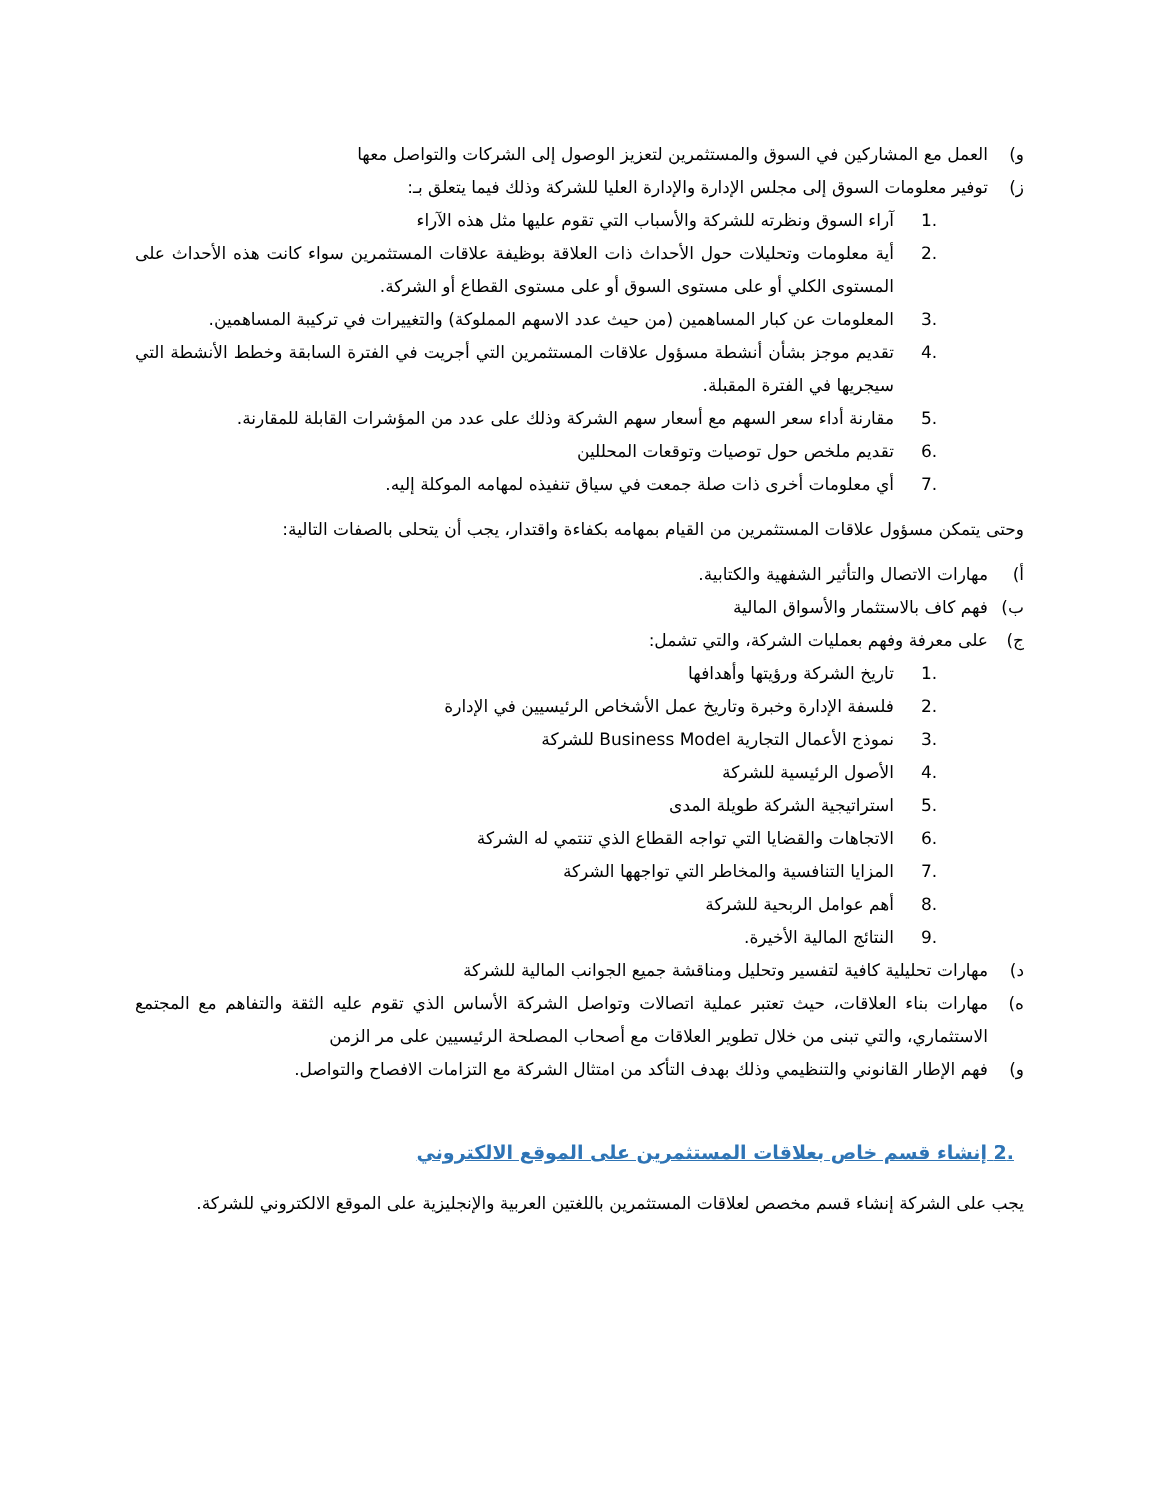و) العمل مع المشاركين في السوق والمستثمرين لتعزيز الوصول إلى الشركات والتواصل معها
ز) توفير معلومات السوق إلى مجلس الإدارة والإدارة العليا للشركة وذلك فيما يتعلق بـ:
.1 آراء السوق ونظرته للشركة والأسباب التي تقوم عليها مثل هذه الآراء
.2 أية معلومات وتحليلات حول الأحداث ذات العلاقة بوظيفة علاقات المستثمرين سواء كانت هذه الأحداث على المستوى الكلي أو على مستوى السوق أو على مستوى القطاع أو الشركة.
.3 المعلومات عن كبار المساهمين (من حيث عدد الاسهم المملوكة) والتغييرات في تركيبة المساهمين.
.4 تقديم موجز بشأن أنشطة مسؤول علاقات المستثمرين التي أجريت في الفترة السابقة وخطط الأنشطة التي سيجريها في الفترة المقبلة.
.5 مقارنة أداء سعر السهم مع أسعار سهم الشركة وذلك على عدد من المؤشرات القابلة للمقارنة.
.6 تقديم ملخص حول توصيات وتوقعات المحللين
.7 أي معلومات أخرى ذات صلة جمعت في سياق تنفيذه لمهامه الموكلة إليه.
وحتى يتمكن مسؤول علاقات المستثمرين من القيام بمهامه بكفاءة واقتدار، يجب أن يتحلى بالصفات التالية:
أ) مهارات الاتصال والتأثير الشفهية والكتابية.
ب) فهم كاف بالاستثمار والأسواق المالية
ج) على معرفة وفهم بعمليات الشركة، والتي تشمل:
.1 تاريخ الشركة ورؤيتها وأهدافها
.2 فلسفة الإدارة وخبرة وتاريخ عمل الأشخاص الرئيسيين في الإدارة
.3 نموذج الأعمال التجارية Business Model للشركة
.4 الأصول الرئيسية للشركة
.5 استراتيجية الشركة طويلة المدى
.6 الاتجاهات والقضايا التي تواجه القطاع الذي تنتمي له الشركة
.7 المزايا التنافسية والمخاطر التي تواجهها الشركة
.8 أهم عوامل الربحية للشركة
.9 النتائج المالية الأخيرة.
د) مهارات تحليلية كافية لتفسير وتحليل ومناقشة جميع الجوانب المالية للشركة
ه) مهارات بناء العلاقات، حيث تعتبر عملية اتصالات وتواصل الشركة الأساس الذي تقوم عليه الثقة والتفاهم مع المجتمع الاستثماري، والتي تبنى من خلال تطوير العلاقات مع أصحاب المصلحة الرئيسيين على مر الزمن
و) فهم الإطار القانوني والتنظيمي وذلك بهدف التأكد من امتثال الشركة مع التزامات الافصاح والتواصل.
.2 إنشاء قسم خاص بعلاقات المستثمرين على الموقع الالكتروني
يجب على الشركة إنشاء قسم مخصص لعلاقات المستثمرين باللغتين العربية والإنجليزية على الموقع الالكتروني للشركة.